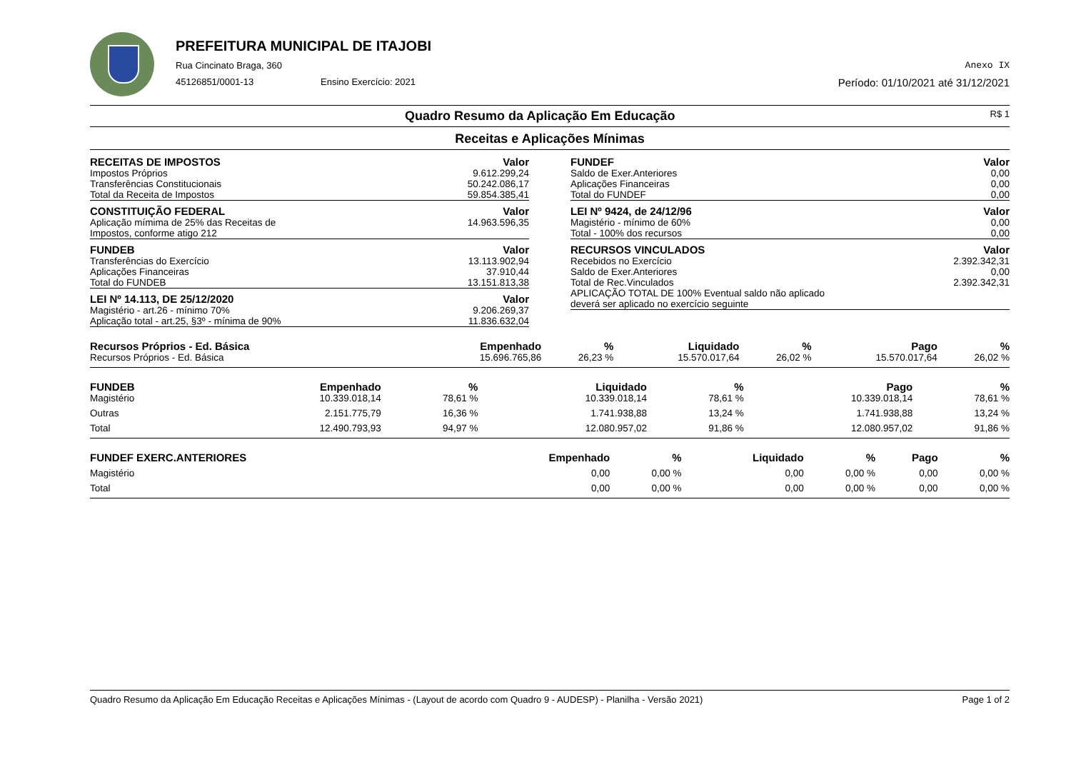PREFEITURA MUNICIPAL DE ITAJOBI
Rua Cincinato Braga, 360 Anexo IX
45126851/0001-13 Ensino Exercício: 2021 Período: 01/10/2021 até 31/12/2021
Quadro Resumo da Aplicação Em Educação R$ 1
Receitas e Aplicações Mínimas
| RECEITAS DE IMPOSTOS | Valor |
| --- | --- |
| Impostos Próprios | 9.612.299,24 |
| Transferências Constitucionais | 50.242.086,17 |
| Total da Receita de Impostos | 59.854.385,41 |
| CONSTITUIÇÃO FEDERAL | Valor |
| Aplicação mímima de 25% das Receitas de | 14.963.596,35 |
| Impostos, conforme atigo 212 | |
| FUNDEB | Valor |
| Transferências do Exercício | 13.113.902,94 |
| Aplicações Financeiras | 37.910,44 |
| Total do FUNDEB | 13.151.813,38 |
| LEI Nº 14.113, DE 25/12/2020 | Valor |
| Magistério - art.26 - mínimo 70% | 9.206.269,37 |
| Aplicação total - art.25, §3º - mínima de 90% | 11.836.632,04 |
| FUNDEF | Valor |
| --- | --- |
| Saldo de Exer.Anteriores | 0,00 |
| Aplicações Financeiras | 0,00 |
| Total do FUNDEF | 0,00 |
| LEI Nº 9424, de 24/12/96 | Valor |
| Magistério - mínimo de 60% | 0,00 |
| Total - 100% dos recursos | 0,00 |
| RECURSOS VINCULADOS | Valor |
| Recebidos no Exercício | 2.392.342,31 |
| Saldo de Exer.Anteriores | 0,00 |
| Total de Rec.Vinculados | 2.392.342,31 |
| APLICAÇÃO TOTAL DE 100% Eventual saldo não aplicado deverá ser aplicado no exercício seguinte | |
| Recursos Próprios - Ed. Básica | Empenhado | % | Liquidado | % | Pago | % |
| --- | --- | --- | --- | --- | --- | --- |
| Recursos Próprios - Ed. Básica | 15.696.765,86 | 26,23 % | 15.570.017,64 | 26,02 % | 15.570.017,64 | 26,02 % |
| FUNDEB | Empenhado | % | Liquidado | % | Pago | % |
| --- | --- | --- | --- | --- | --- | --- |
| Magistério | 10.339.018,14 | 78,61 % | 10.339.018,14 | 78,61 % | 10.339.018,14 | 78,61 % |
| Outras | 2.151.775,79 | 16,36 % | 1.741.938,88 | 13,24 % | 1.741.938,88 | 13,24 % |
| Total | 12.490.793,93 | 94,97 % | 12.080.957,02 | 91,86 % | 12.080.957,02 | 91,86 % |
| FUNDEF EXERC.ANTERIORES | Empenhado | % | Liquidado | % | Pago | % |
| --- | --- | --- | --- | --- | --- | --- |
| Magistério | 0,00 | 0,00 % | 0,00 | 0,00 % | 0,00 | 0,00 % |
| Total | 0,00 | 0,00 % | 0,00 | 0,00 % | 0,00 | 0,00 % |
Quadro Resumo da Aplicação Em Educação Receitas e Aplicações Mínimas - (Layout de acordo com Quadro 9 - AUDESP) - Planilha - Versão 2021) Page 1 of 2